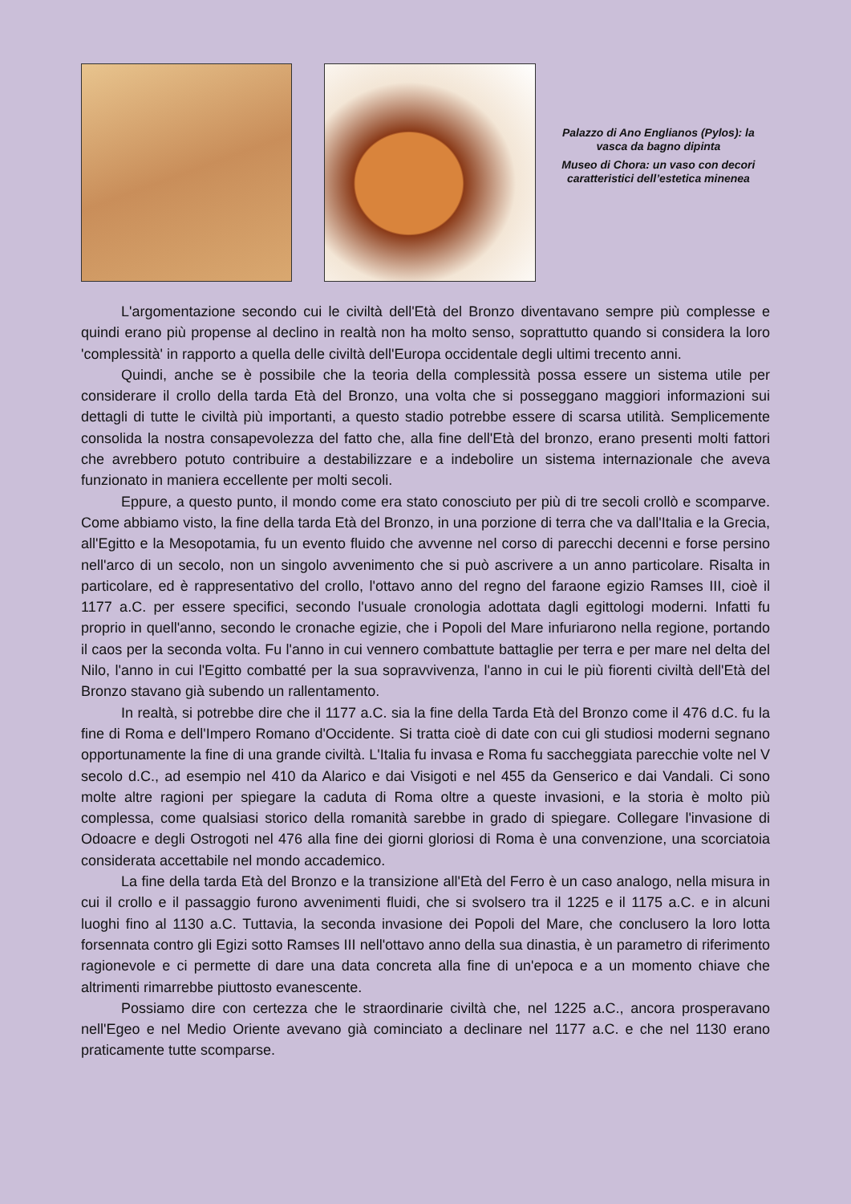Palazzo di Ano Englianos (Pylos): la vasca da bagno dipinta
Museo di Chora: un vaso con decori caratteristici dell’estetica minenea
L'argomentazione secondo cui le civiltà dell'Età del Bronzo diventavano sempre più complesse e quindi erano più propense al declino in realtà non ha molto senso, soprattutto quando si considera la loro 'complessità' in rapporto a quella delle civiltà dell'Europa occidentale degli ultimi trecento anni.
Quindi, anche se è possibile che la teoria della complessità possa essere un sistema utile per considerare il crollo della tarda Età del Bronzo, una volta che si posseggano maggiori informazioni sui dettagli di tutte le civiltà più importanti, a questo stadio potrebbe essere di scarsa utilità. Semplicemente consolida la nostra consapevolezza del fatto che, alla fine dell'Età del bronzo, erano presenti molti fattori che avrebbero potuto contribuire a destabilizzare e a indebolire un sistema internazionale che aveva funzionato in maniera eccellente per molti secoli.
Eppure, a questo punto, il mondo come era stato conosciuto per più di tre secoli crollò e scomparve. Come abbiamo visto, la fine della tarda Età del Bronzo, in una porzione di terra che va dall'Italia e la Grecia, all'Egitto e la Mesopotamia, fu un evento fluido che avvenne nel corso di parecchi decenni e forse persino nell'arco di un secolo, non un singolo avvenimento che si può ascrivere a un anno particolare. Risalta in particolare, ed è rappresentativo del crollo, l'ottavo anno del regno del faraone egizio Ramses III, cioè il 1177 a.C. per essere specifici, secondo l'usuale cronologia adottata dagli egittologi moderni. Infatti fu proprio in quell'anno, secondo le cronache egizie, che i Popoli del Mare infuriarono nella regione, portando il caos per la seconda volta. Fu l'anno in cui vennero combattute battaglie per terra e per mare nel delta del Nilo, l'anno in cui l'Egitto combatté per la sua sopravvivenza, l'anno in cui le più fiorenti civiltà dell'Età del Bronzo stavano già subendo un rallentamento.
In realtà, si potrebbe dire che il 1177 a.C. sia la fine della Tarda Età del Bronzo come il 476 d.C. fu la fine di Roma e dell'Impero Romano d'Occidente. Si tratta cioè di date con cui gli studiosi moderni segnano opportunamente la fine di una grande civiltà. L'Italia fu invasa e Roma fu saccheggiata parecchie volte nel V secolo d.C., ad esempio nel 410 da Alarico e dai Visigoti e nel 455 da Genserico e dai Vandali. Ci sono molte altre ragioni per spiegare la caduta di Roma oltre a queste invasioni, e la storia è molto più complessa, come qualsiasi storico della romanità sarebbe in grado di spiegare. Collegare l'invasione di Odoacre e degli Ostrogoti nel 476 alla fine dei giorni gloriosi di Roma è una convenzione, una scorciatoia considerata accettabile nel mondo accademico.
La fine della tarda Età del Bronzo e la transizione all'Età del Ferro è un caso analogo, nella misura in cui il crollo e il passaggio furono avvenimenti fluidi, che si svolsero tra il 1225 e il 1175 a.C. e in alcuni luoghi fino al 1130 a.C. Tuttavia, la seconda invasione dei Popoli del Mare, che conclusero la loro lotta forsennata contro gli Egizi sotto Ramses III nell'ottavo anno della sua dinastia, è un parametro di riferimento ragionevole e ci permette di dare una data concreta alla fine di un'epoca e a un momento chiave che altrimenti rimarrebbe piuttosto evanescente.
Possiamo dire con certezza che le straordinarie civiltà che, nel 1225 a.C., ancora prosperavano nell'Egeo e nel Medio Oriente avevano già cominciato a declinare nel 1177 a.C. e che nel 1130 erano praticamente tutte scomparse.